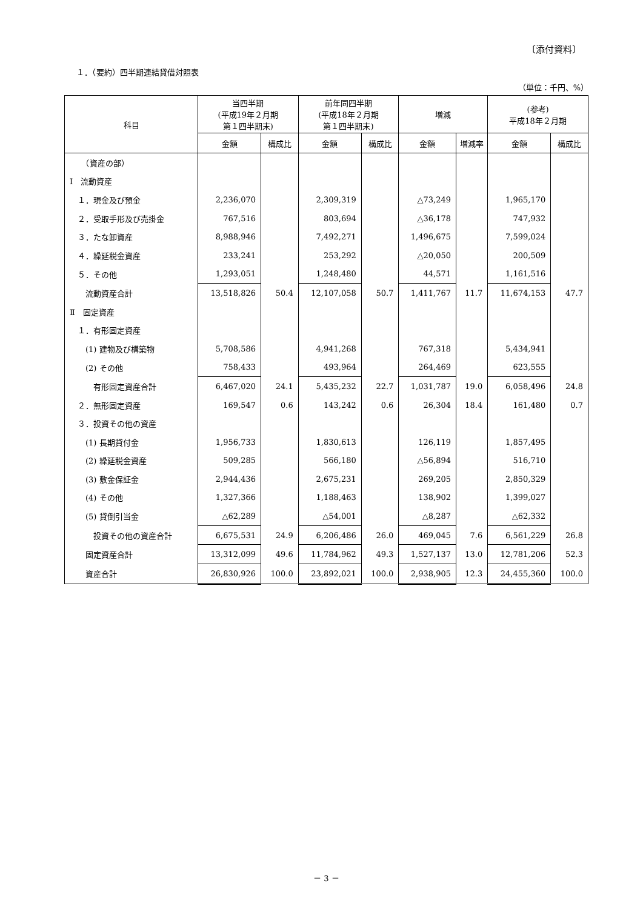〔添付資料〕
１．（要約）四半期連結貸借対照表
（単位：千円、%）
| 科目 | 当四半期 (平成19年２月期 第１四半期末) | | 前年同四半期 (平成18年２月期 第１四半期末) | | 増減 | | (参考) 平成18年２月期 | |
| --- | --- | --- | --- | --- | --- | --- | --- | --- |
| | 金額 | 構成比 | 金額 | 構成比 | 金額 | 増減率 | 金額 | 構成比 |
| （資産の部） | | | | | | | | |
| Ⅰ 流動資産 | | | | | | | | |
| １．現金及び預金 | 2,236,070 | | 2,309,319 | | △73,249 | | 1,965,170 | |
| ２．受取手形及び売掛金 | 767,516 | | 803,694 | | △36,178 | | 747,932 | |
| ３．たな卸資産 | 8,988,946 | | 7,492,271 | | 1,496,675 | | 7,599,024 | |
| ４．繰延税金資産 | 233,241 | | 253,292 | | △20,050 | | 200,509 | |
| ５．その他 | 1,293,051 | | 1,248,480 | | 44,571 | | 1,161,516 | |
| 流動資産合計 | 13,518,826 | 50.4 | 12,107,058 | 50.7 | 1,411,767 | 11.7 | 11,674,153 | 47.7 |
| Ⅱ 固定資産 | | | | | | | | |
| １．有形固定資産 | | | | | | | | |
| (1) 建物及び構築物 | 5,708,586 | | 4,941,268 | | 767,318 | | 5,434,941 | |
| (2) その他 | 758,433 | | 493,964 | | 264,469 | | 623,555 | |
| 有形固定資産合計 | 6,467,020 | 24.1 | 5,435,232 | 22.7 | 1,031,787 | 19.0 | 6,058,496 | 24.8 |
| ２．無形固定資産 | 169,547 | 0.6 | 143,242 | 0.6 | 26,304 | 18.4 | 161,480 | 0.7 |
| ３．投資その他の資産 | | | | | | | | |
| (1) 長期貸付金 | 1,956,733 | | 1,830,613 | | 126,119 | | 1,857,495 | |
| (2) 繰延税金資産 | 509,285 | | 566,180 | | △56,894 | | 516,710 | |
| (3) 敷金保証金 | 2,944,436 | | 2,675,231 | | 269,205 | | 2,850,329 | |
| (4) その他 | 1,327,366 | | 1,188,463 | | 138,902 | | 1,399,027 | |
| (5) 貸倒引当金 | △62,289 | | △54,001 | | △8,287 | | △62,332 | |
| 投資その他の資産合計 | 6,675,531 | 24.9 | 6,206,486 | 26.0 | 469,045 | 7.6 | 6,561,229 | 26.8 |
| 固定資産合計 | 13,312,099 | 49.6 | 11,784,962 | 49.3 | 1,527,137 | 13.0 | 12,781,206 | 52.3 |
| 資産合計 | 26,830,926 | 100.0 | 23,892,021 | 100.0 | 2,938,905 | 12.3 | 24,455,360 | 100.0 |
－ 3 －